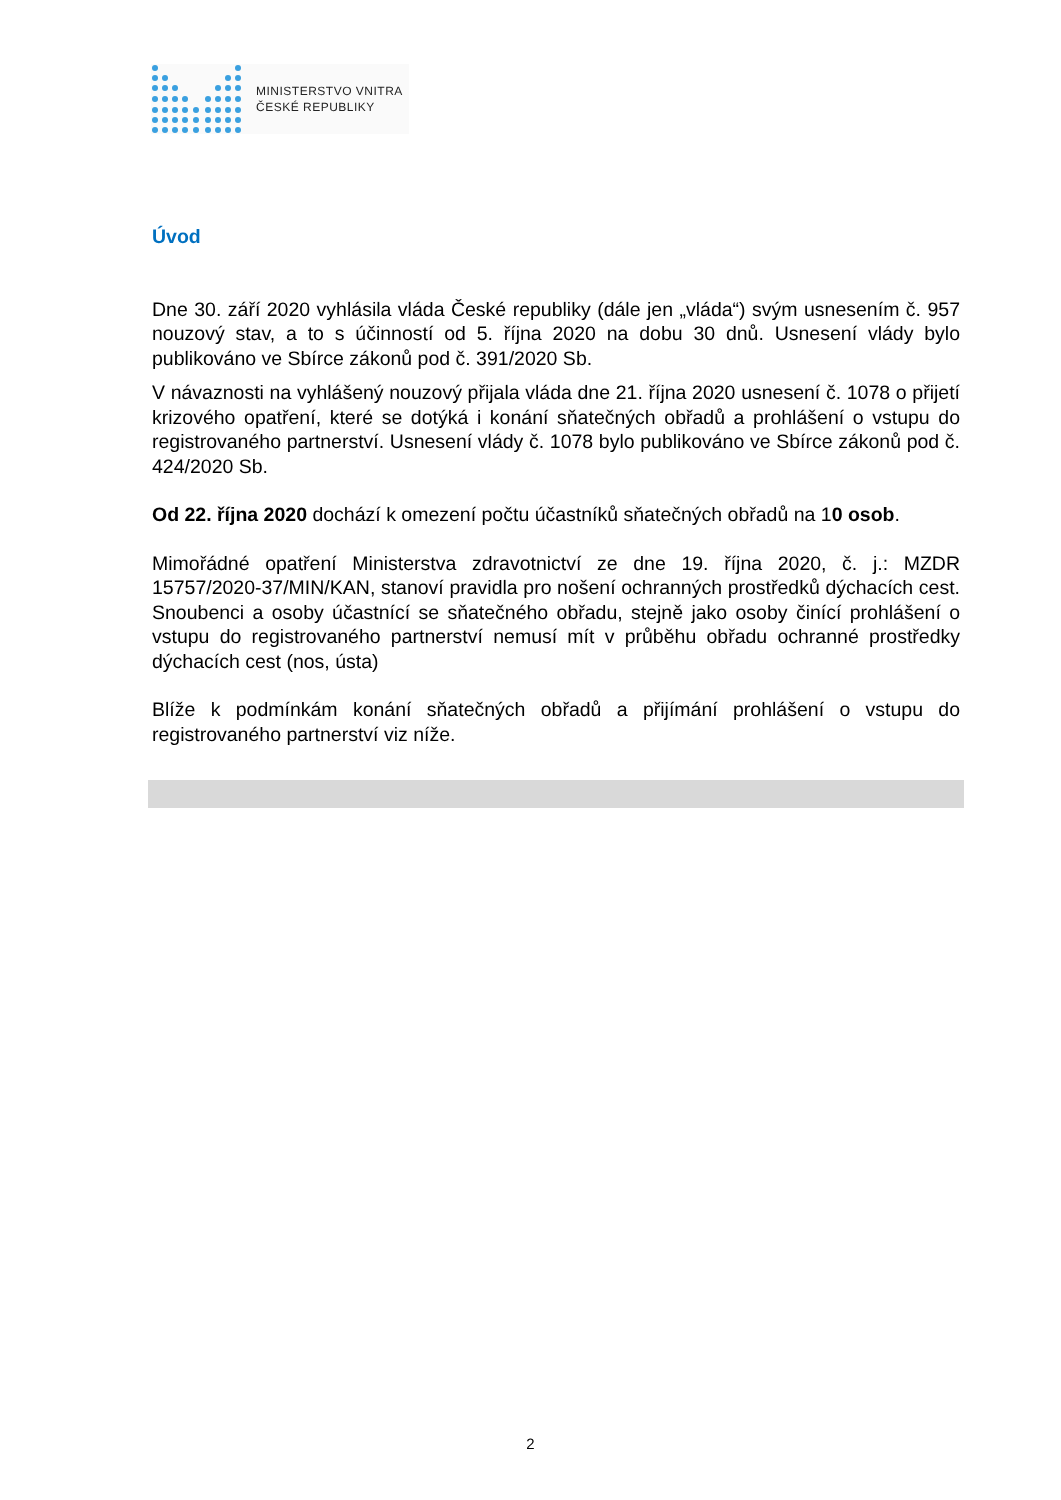MINISTERSTVO VNITRA
ČESKÉ REPUBLIKY
Úvod
Dne 30. září 2020 vyhlásila vláda České republiky (dále jen „vláda“) svým usnesením č. 957 nouzový stav, a to s účinností od 5. října 2020 na dobu 30 dnů. Usnesení vlády bylo publikováno ve Sbírce zákonů pod č. 391/2020 Sb.
V návaznosti na vyhlášený nouzový přijala vláda dne 21. října 2020 usnesení č. 1078 o přijetí krizového opatření, které se dotýká i konání sňatečných obřadů a prohlášení o vstupu do registrovaného partnerství. Usnesení vlády č. 1078 bylo publikováno ve Sbírce zákonů pod č. 424/2020 Sb.
Od 22. října 2020 dochází k omezení počtu účastníků sňatečných obřadů na 10 osob.
Mimořádné opatření Ministerstva zdravotnictví ze dne 19. října 2020, č. j.: MZDR 15757/2020-37/MIN/KAN, stanoví pravidla pro nošení ochranných prostředků dýchacích cest. Snoubenci a osoby účastnící se sňatečného obřadu, stejně jako osoby činící prohlášení o vstupu do registrovaného partnerství nemusí mít v průběhu obřadu ochranné prostředky dýchacích cest (nos, ústa)
Blíže k podmínkám konání sňatečných obřadů a přijímání prohlášení o vstupu do registrovaného partnerství viz níže.
2